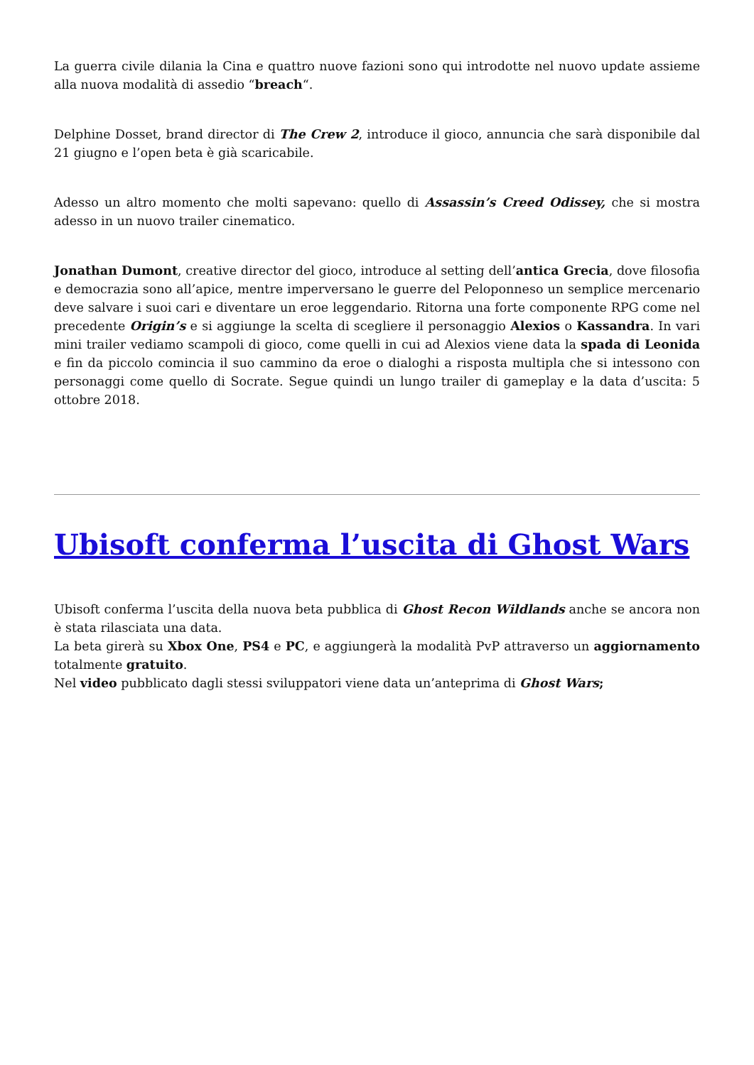La guerra civile dilania la Cina e quattro nuove fazioni sono qui introdotte nel nuovo update assieme alla nuova modalità di assedio “breach“.
Delphine Dosset, brand director di The Crew 2, introduce il gioco, annuncia che sarà disponibile dal 21 giugno e l’open beta è già scaricabile.
Adesso un altro momento che molti sapevano: quello di Assassin’s Creed Odissey, che si mostra adesso in un nuovo trailer cinematico.
Jonathan Dumont, creative director del gioco, introduce al setting dell’antica Grecia, dove filosofia e democrazia sono all’apice, mentre imperversano le guerre del Peloponneso un semplice mercenario deve salvare i suoi cari e diventare un eroe leggendario. Ritorna una forte componente RPG come nel precedente Origin’s e si aggiunge la scelta di scegliere il personaggio Alexios o Kassandra. In vari mini trailer vediamo scampoli di gioco, come quelli in cui ad Alexios viene data la spada di Leonida e fin da piccolo comincia il suo cammino da eroe o dialoghi a risposta multipla che si intessono con personaggi come quello di Socrate. Segue quindi un lungo trailer di gameplay e la data d’uscita: 5 ottobre 2018.
Ubisoft conferma l’uscita di Ghost Wars
Ubisoft conferma l’uscita della nuova beta pubblica di Ghost Recon Wildlands anche se ancora non è stata rilasciata una data.
La beta girerà su Xbox One, PS4 e PC, e aggiungerà la modalità PvP attraverso un aggiornamento totalmente gratuito.
Nel video pubblicato dagli stessi sviluppatori viene data un’anteprima di Ghost Wars;